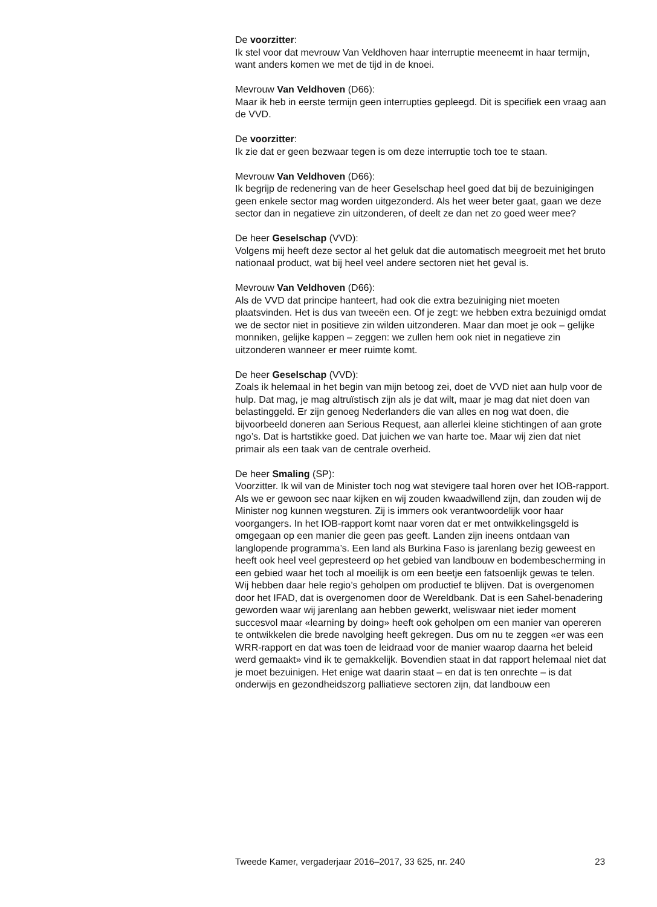De voorzitter:
Ik stel voor dat mevrouw Van Veldhoven haar interruptie meeneemt in haar termijn, want anders komen we met de tijd in de knoei.
Mevrouw Van Veldhoven (D66):
Maar ik heb in eerste termijn geen interrupties gepleegd. Dit is specifiek een vraag aan de VVD.
De voorzitter:
Ik zie dat er geen bezwaar tegen is om deze interruptie toch toe te staan.
Mevrouw Van Veldhoven (D66):
Ik begrijp de redenering van de heer Geselschap heel goed dat bij de bezuinigingen geen enkele sector mag worden uitgezonderd. Als het weer beter gaat, gaan we deze sector dan in negatieve zin uitzonderen, of deelt ze dan net zo goed weer mee?
De heer Geselschap (VVD):
Volgens mij heeft deze sector al het geluk dat die automatisch meegroeit met het bruto nationaal product, wat bij heel veel andere sectoren niet het geval is.
Mevrouw Van Veldhoven (D66):
Als de VVD dat principe hanteert, had ook die extra bezuiniging niet moeten plaatsvinden. Het is dus van tweeën een. Of je zegt: we hebben extra bezuinigd omdat we de sector niet in positieve zin wilden uitzonderen. Maar dan moet je ook – gelijke monniken, gelijke kappen – zeggen: we zullen hem ook niet in negatieve zin uitzonderen wanneer er meer ruimte komt.
De heer Geselschap (VVD):
Zoals ik helemaal in het begin van mijn betoog zei, doet de VVD niet aan hulp voor de hulp. Dat mag, je mag altruïstisch zijn als je dat wilt, maar je mag dat niet doen van belastinggeld. Er zijn genoeg Nederlanders die van alles en nog wat doen, die bijvoorbeeld doneren aan Serious Request, aan allerlei kleine stichtingen of aan grote ngo’s. Dat is hartstikke goed. Dat juichen we van harte toe. Maar wij zien dat niet primair als een taak van de centrale overheid.
De heer Smaling (SP):
Voorzitter. Ik wil van de Minister toch nog wat stevigere taal horen over het IOB-rapport. Als we er gewoon sec naar kijken en wij zouden kwaadwillend zijn, dan zouden wij de Minister nog kunnen wegsturen. Zij is immers ook verantwoordelijk voor haar voorgangers. In het IOB-rapport komt naar voren dat er met ontwikkelingsgeld is omgegaan op een manier die geen pas geeft. Landen zijn ineens ontdaan van langlopende programma’s. Een land als Burkina Faso is jarenlang bezig geweest en heeft ook heel veel gepresteerd op het gebied van landbouw en bodembe­scherming in een gebied waar het toch al moeilijk is om een beetje een fatsoenlijk gewas te telen. Wij hebben daar hele regio’s geholpen om productief te blijven. Dat is overgenomen door het IFAD, dat is overge­nomen door de Wereldbank. Dat is een Sahel-benadering geworden waar wij jarenlang aan hebben gewerkt, weliswaar niet ieder moment succesvol maar «learning by doing» heeft ook geholpen om een manier van opereren te ontwikkelen die brede navolging heeft gekregen. Dus om nu te zeggen «er was een WRR-rapport en dat was toen de leidraad voor de manier waarop daarna het beleid werd gemaakt» vind ik te gemak­kelijk. Bovendien staat in dat rapport helemaal niet dat je moet bezui­nigen. Het enige wat daarin staat – en dat is ten onrechte – is dat onderwijs en gezondheidszorg palliatieve sectoren zijn, dat landbouw een
Tweede Kamer, vergaderjaar 2016–2017, 33 625, nr. 240 23